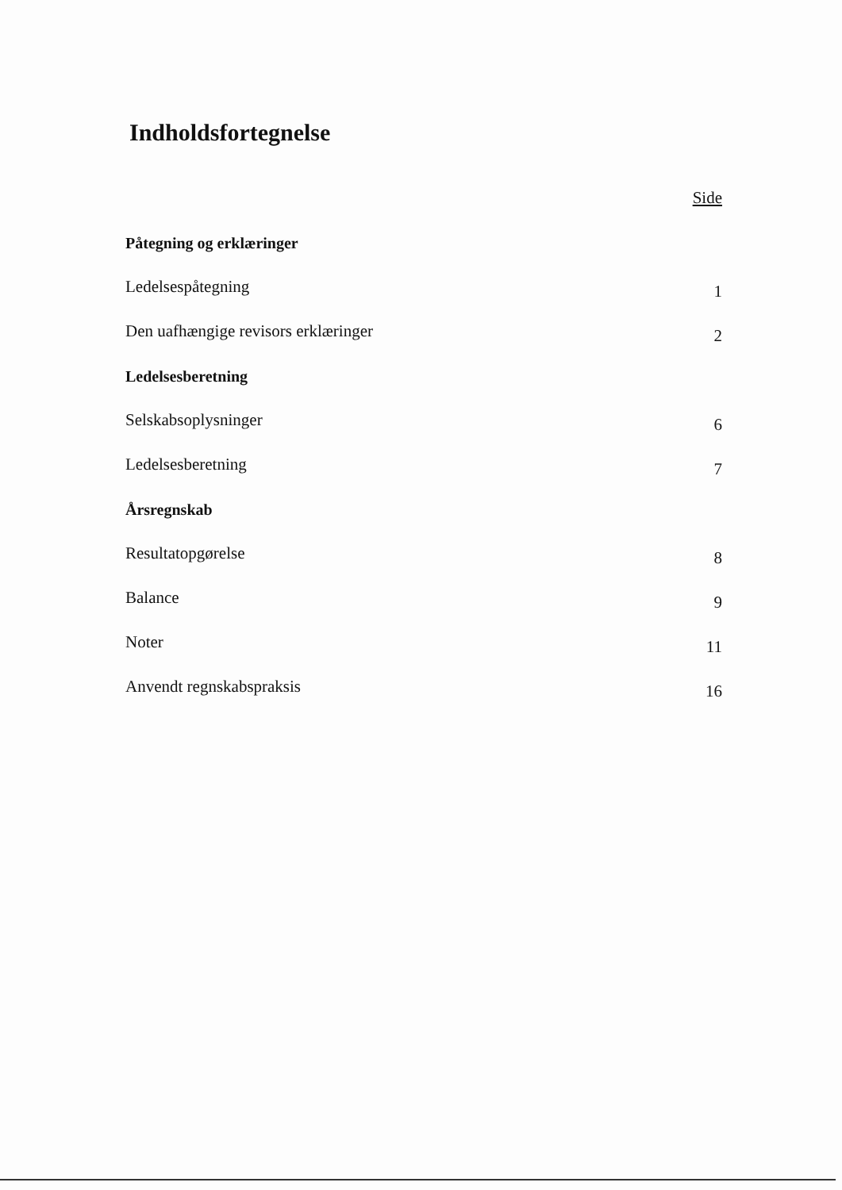Indholdsfortegnelse
Side
Påtegning og erklæringer
Ledelsespåtegning 1
Den uafhængige revisors erklæringer 2
Ledelsesberetning
Selskabsoplysninger 6
Ledelsesberetning 7
Årsregnskab
Resultatopgørelse 8
Balance 9
Noter 11
Anvendt regnskabspraksis 16